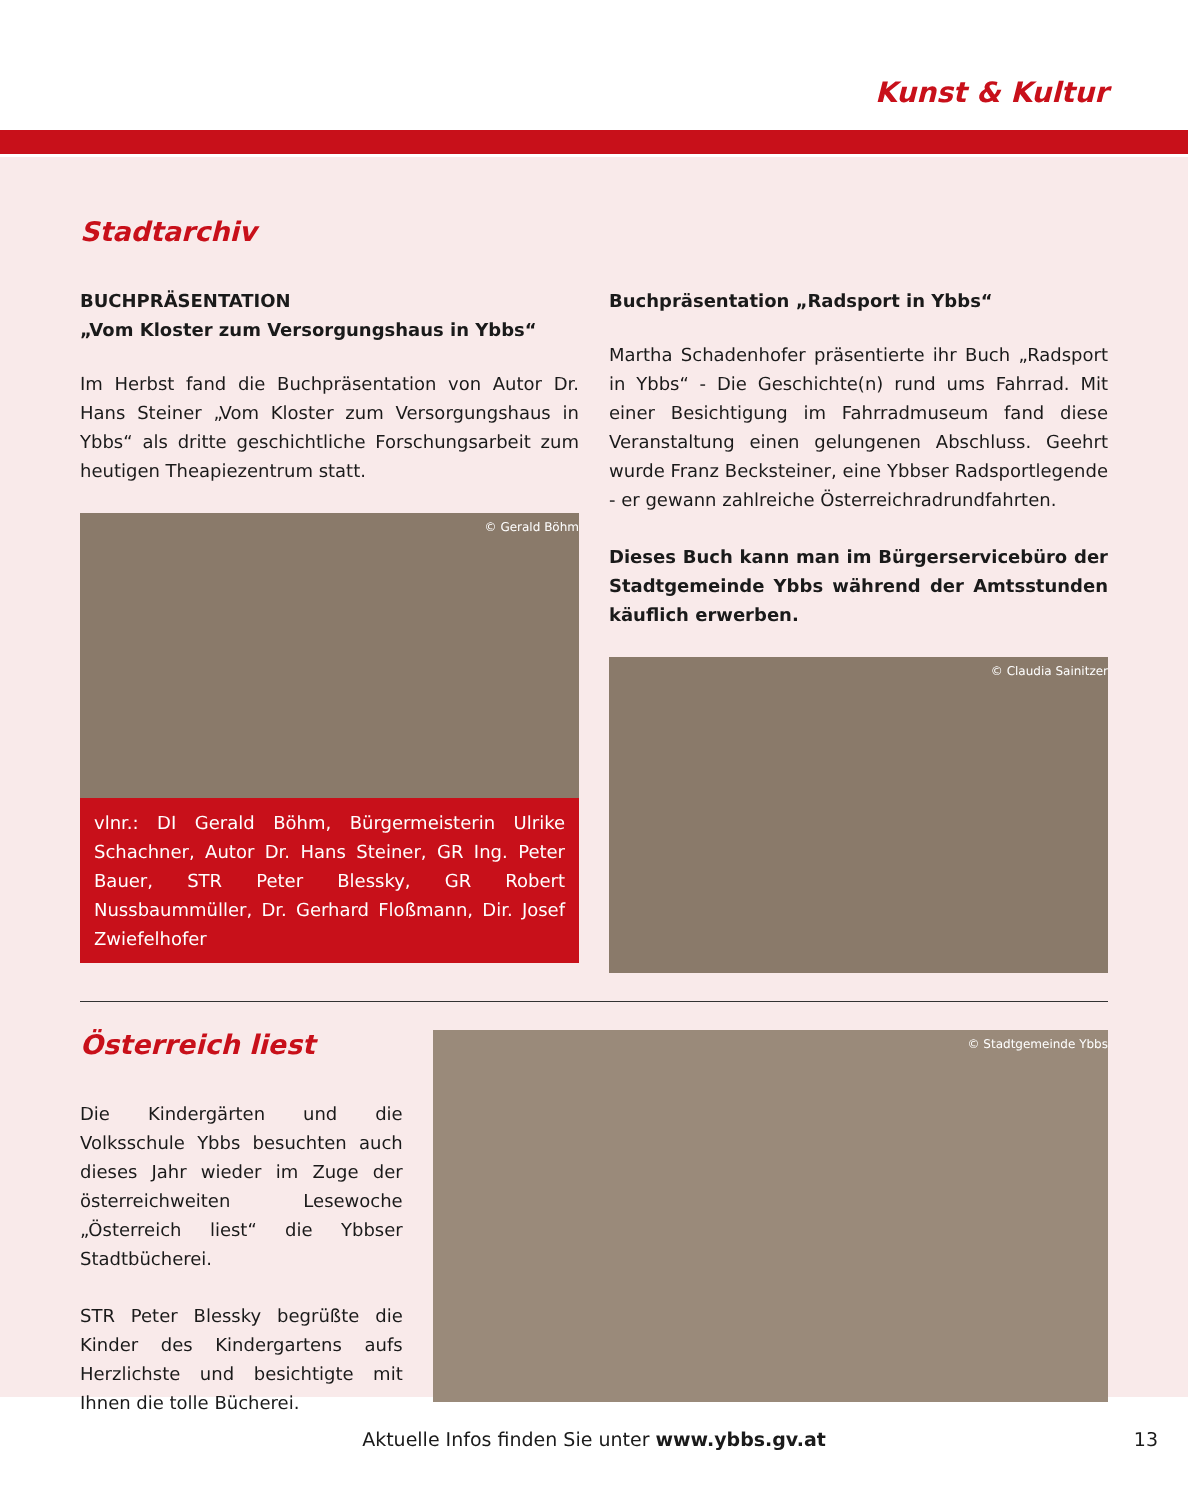Kunst & Kultur
Stadtarchiv
BUCHPRÄSENTATION
„Vom Kloster zum Versorgungshaus in Ybbs“
Im Herbst fand die Buchpräsentation von Autor Dr. Hans Steiner „Vom Kloster zum Versorgungshaus in Ybbs“ als dritte geschichtliche Forschungsarbeit zum heutigen Theapiezentrum statt.
© Gerald Böhm
vlnr.: DI Gerald Böhm, Bürgermeisterin Ulrike Schachner, Autor Dr. Hans Steiner, GR Ing. Peter Bauer, STR Peter Blessky, GR Robert Nussbaummüller, Dr. Gerhard Floßmann, Dir. Josef Zwiefelhofer
Buchpräsentation „Radsport in Ybbs“
Martha Schadenhofer präsentierte ihr Buch „Radsport in Ybbs“ - Die Geschichte(n) rund ums Fahrrad. Mit einer Besichtigung im Fahrradmuseum fand diese Veranstaltung einen gelungenen Abschluss. Geehrt wurde Franz Becksteiner, eine Ybbser Radsportlegende - er gewann zahlreiche Österreichradrundfahrten.
Dieses Buch kann man im Bürgerservicebüro der Stadtgemeinde Ybbs während der Amtsstunden käuflich erwerben.
© Claudia Sainitzer
Österreich liest
Die Kindergärten und die Volksschule Ybbs besuchten auch dieses Jahr wieder im Zuge der österreichweiten Lesewoche „Österreich liest“ die Ybbser Stadtbücherei.
STR Peter Blessky begrüßte die Kinder des Kindergartens aufs Herzlichste und besichtigte mit Ihnen die tolle Bücherei.
© Stadtgemeinde Ybbs
Aktuelle Infos finden Sie unter www.ybbs.gv.at 13